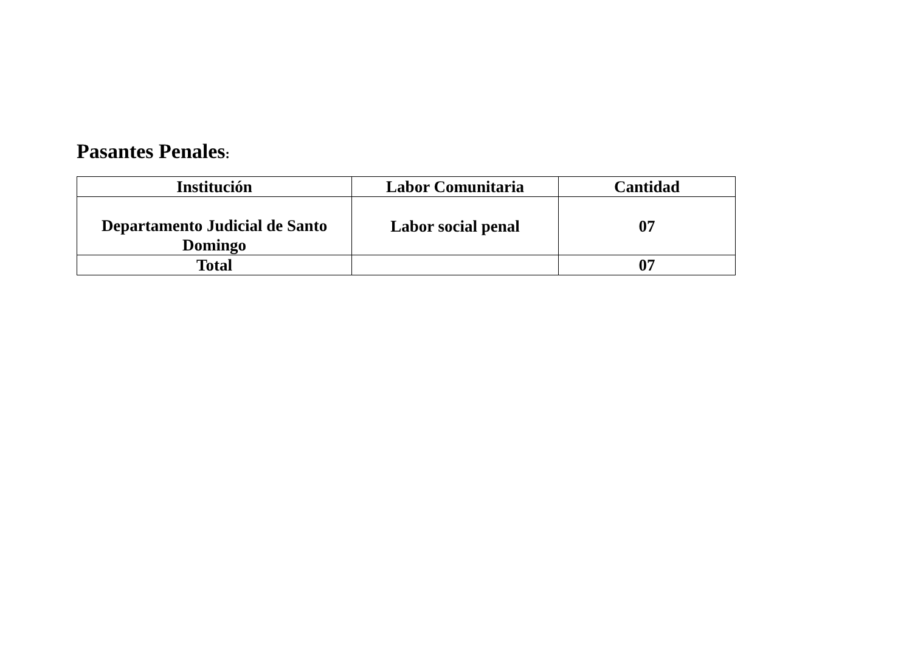Pasantes Penales:
| Institución | Labor Comunitaria | Cantidad |
| --- | --- | --- |
| Departamento Judicial de Santo Domingo | Labor social penal | 07 |
| Total | | 07 |